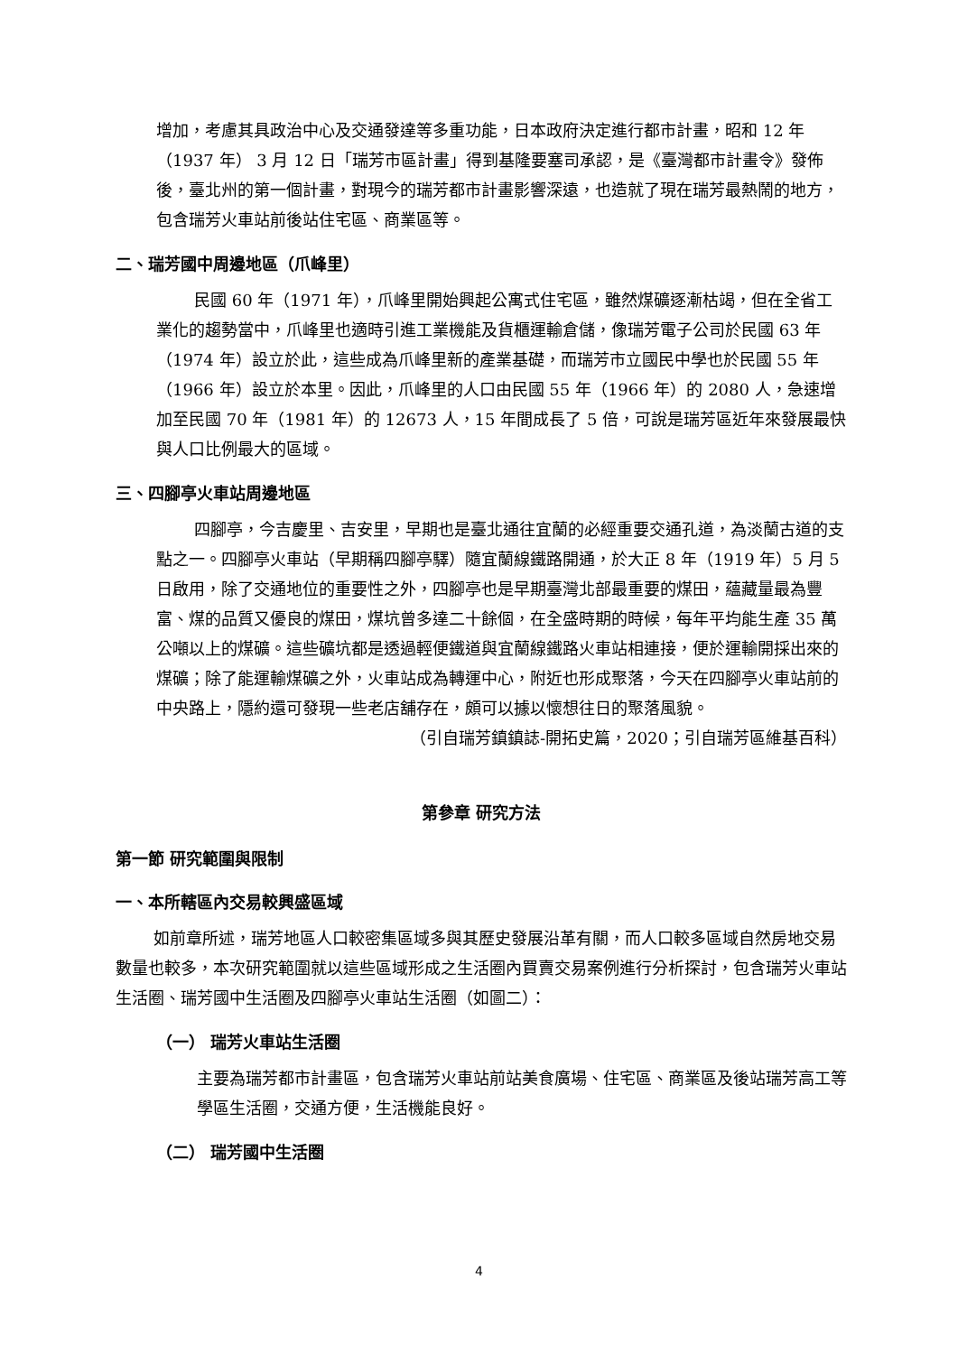增加，考慮其具政治中心及交通發達等多重功能，日本政府決定進行都市計畫，昭和 12 年（1937 年） 3 月 12 日「瑞芳市區計畫」得到基隆要塞司承認，是《臺灣都市計畫令》發佈後，臺北州的第一個計畫，對現今的瑞芳都市計畫影響深遠，也造就了現在瑞芳最熱鬧的地方，包含瑞芳火車站前後站住宅區、商業區等。
二、瑞芳國中周邊地區（爪峰里）
民國 60 年（1971 年），爪峰里開始興起公寓式住宅區，雖然煤礦逐漸枯竭，但在全省工業化的趨勢當中，爪峰里也適時引進工業機能及貨櫃運輸倉儲，像瑞芳電子公司於民國 63 年（1974 年）設立於此，這些成為爪峰里新的產業基礎，而瑞芳市立國民中學也於民國 55 年（1966 年）設立於本里。因此，爪峰里的人口由民國 55 年（1966 年）的 2080 人，急速增加至民國 70 年（1981 年）的 12673 人，15 年間成長了 5 倍，可說是瑞芳區近年來發展最快與人口比例最大的區域。
三、四腳亭火車站周邊地區
四腳亭，今吉慶里、吉安里，早期也是臺北通往宜蘭的必經重要交通孔道，為淡蘭古道的支點之一。四腳亭火車站（早期稱四腳亭驛）隨宜蘭線鐵路開通，於大正 8 年（1919 年）5 月 5 日啟用，除了交通地位的重要性之外，四腳亭也是早期臺灣北部最重要的煤田，蘊藏量最為豐富、煤的品質又優良的煤田，煤坑曾多達二十餘個，在全盛時期的時候，每年平均能生產 35 萬公噸以上的煤礦。這些礦坑都是透過輕便鐵道與宜蘭線鐵路火車站相連接，便於運輸開採出來的煤礦；除了能運輸煤礦之外，火車站成為轉運中心，附近也形成聚落，今天在四腳亭火車站前的中央路上，隱約還可發現一些老店舖存在，頗可以據以懷想往日的聚落風貌。
（引自瑞芳鎮鎮誌-開拓史篇，2020；引自瑞芳區維基百科）
第參章 研究方法
第一節 研究範圍與限制
一、本所轄區內交易較興盛區域
如前章所述，瑞芳地區人口較密集區域多與其歷史發展沿革有關，而人口較多區域自然房地交易數量也較多，本次研究範圍就以這些區域形成之生活圈內買賣交易案例進行分析探討，包含瑞芳火車站生活圈、瑞芳國中生活圈及四腳亭火車站生活圈（如圖二）：
（一） 瑞芳火車站生活圈
主要為瑞芳都市計畫區，包含瑞芳火車站前站美食廣場、住宅區、商業區及後站瑞芳高工等學區生活圈，交通方便，生活機能良好。
（二） 瑞芳國中生活圈
4